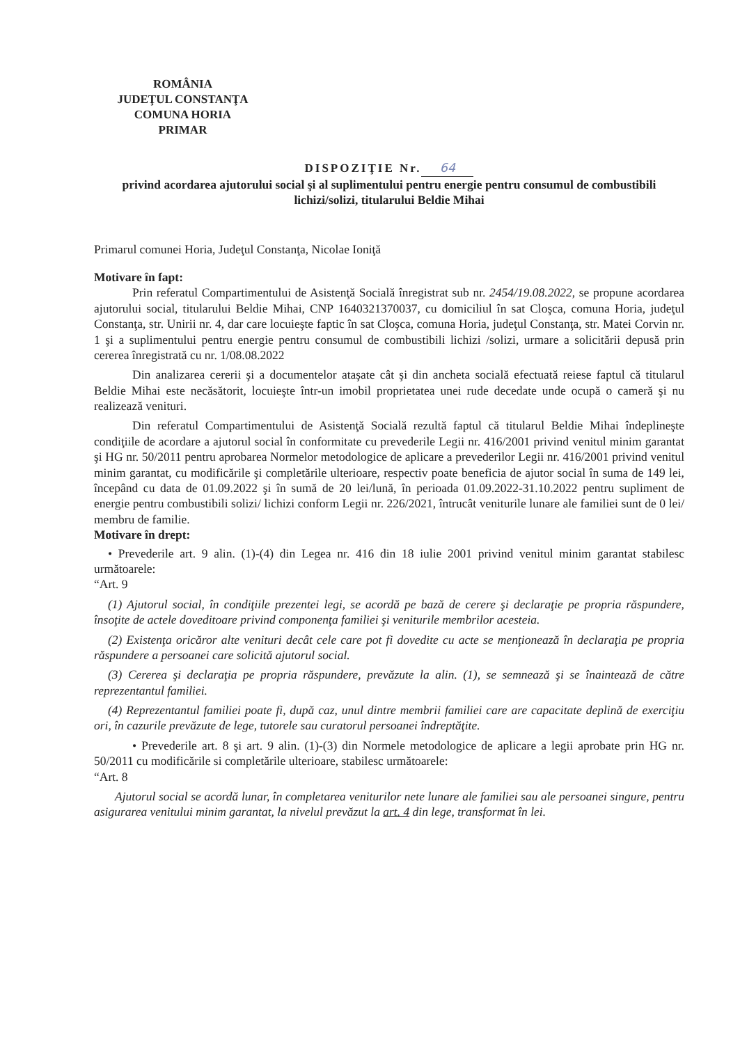ROMÂNIA
JUDEŢUL CONSTANŢA
COMUNA HORIA
PRIMAR
DISPOZIŢIE Nr. 64
privind acordarea ajutorului social şi al suplimentului pentru energie pentru consumul de combustibili lichizi/solizi, titularului Beldie Mihai
Primarul comunei Horia, Judeţul Constanţa, Nicolae Ioniţă
Motivare în fapt:
Prin referatul Compartimentului de Asistenţă Socială înregistrat sub nr. 2454/19.08.2022, se propune acordarea ajutorului social, titularului Beldie Mihai, CNP 1640321370037, cu domiciliul în sat Cloşca, comuna Horia, judeţul Constanţa, str. Unirii nr. 4, dar care locuieşte faptic în sat Cloşca, comuna Horia, judeţul Constanţa, str. Matei Corvin nr. 1 şi a suplimentului pentru energie pentru consumul de combustibili lichizi /solizi, urmare a solicitării depusă prin cererea înregistrată cu nr. 1/08.08.2022
Din analizarea cererii şi a documentelor ataşate cât şi din ancheta socială efectuată reiese faptul că titularul Beldie Mihai este necăsătorit, locuieşte într-un imobil proprietatea unei rude decedate unde ocupă o cameră şi nu realizează venituri.
Din referatul Compartimentului de Asistenţă Socială rezultă faptul că titularul Beldie Mihai îndeplineşte condiţiile de acordare a ajutorul social în conformitate cu prevederile Legii nr. 416/2001 privind venitul minim garantat şi HG nr. 50/2011 pentru aprobarea Normelor metodologice de aplicare a prevederilor Legii nr. 416/2001 privind venitul minim garantat, cu modificările şi completările ulterioare, respectiv poate beneficia de ajutor social în suma de 149 lei, începând cu data de 01.09.2022 şi în sumă de 20 lei/lună, în perioada 01.09.2022-31.10.2022 pentru supliment de energie pentru combustibili solizi/ lichizi conform Legii nr. 226/2021, întrucât veniturile lunare ale familiei sunt de 0 lei/ membru de familie.
Motivare în drept:
• Prevederile art. 9 alin. (1)-(4) din Legea nr. 416 din 18 iulie 2001 privind venitul minim garantat stabilesc următoarele:
“Art. 9
(1) Ajutorul social, în condiţiile prezentei legi, se acordă pe bază de cerere şi declaraţie pe propria răspundere, însoţite de actele doveditoare privind componenţa familiei şi veniturile membrilor acesteia.
(2) Existenţa oricăror alte venituri decât cele care pot fi dovedite cu acte se menţionează în declaraţia pe propria răspundere a persoanei care solicită ajutorul social.
(3) Cererea şi declaraţia pe propria răspundere, prevăzute la alin. (1), se semnează şi se înaintează de către reprezentantul familiei.
(4) Reprezentantul familiei poate fi, după caz, unul dintre membrii familiei care are capacitate deplină de exerciţiu ori, în cazurile prevăzute de lege, tutorele sau curatorul persoanei îndreptăţite.
• Prevederile art. 8 şi art. 9 alin. (1)-(3) din Normele metodologice de aplicare a legii aprobate prin HG nr. 50/2011 cu modificările si completările ulterioare, stabilesc următoarele:
“Art. 8
Ajutorul social se acordă lunar, în completarea veniturilor nete lunare ale familiei sau ale persoanei singure, pentru asigurarea venitului minim garantat, la nivelul prevăzut la art. 4 din lege, transformat în lei.